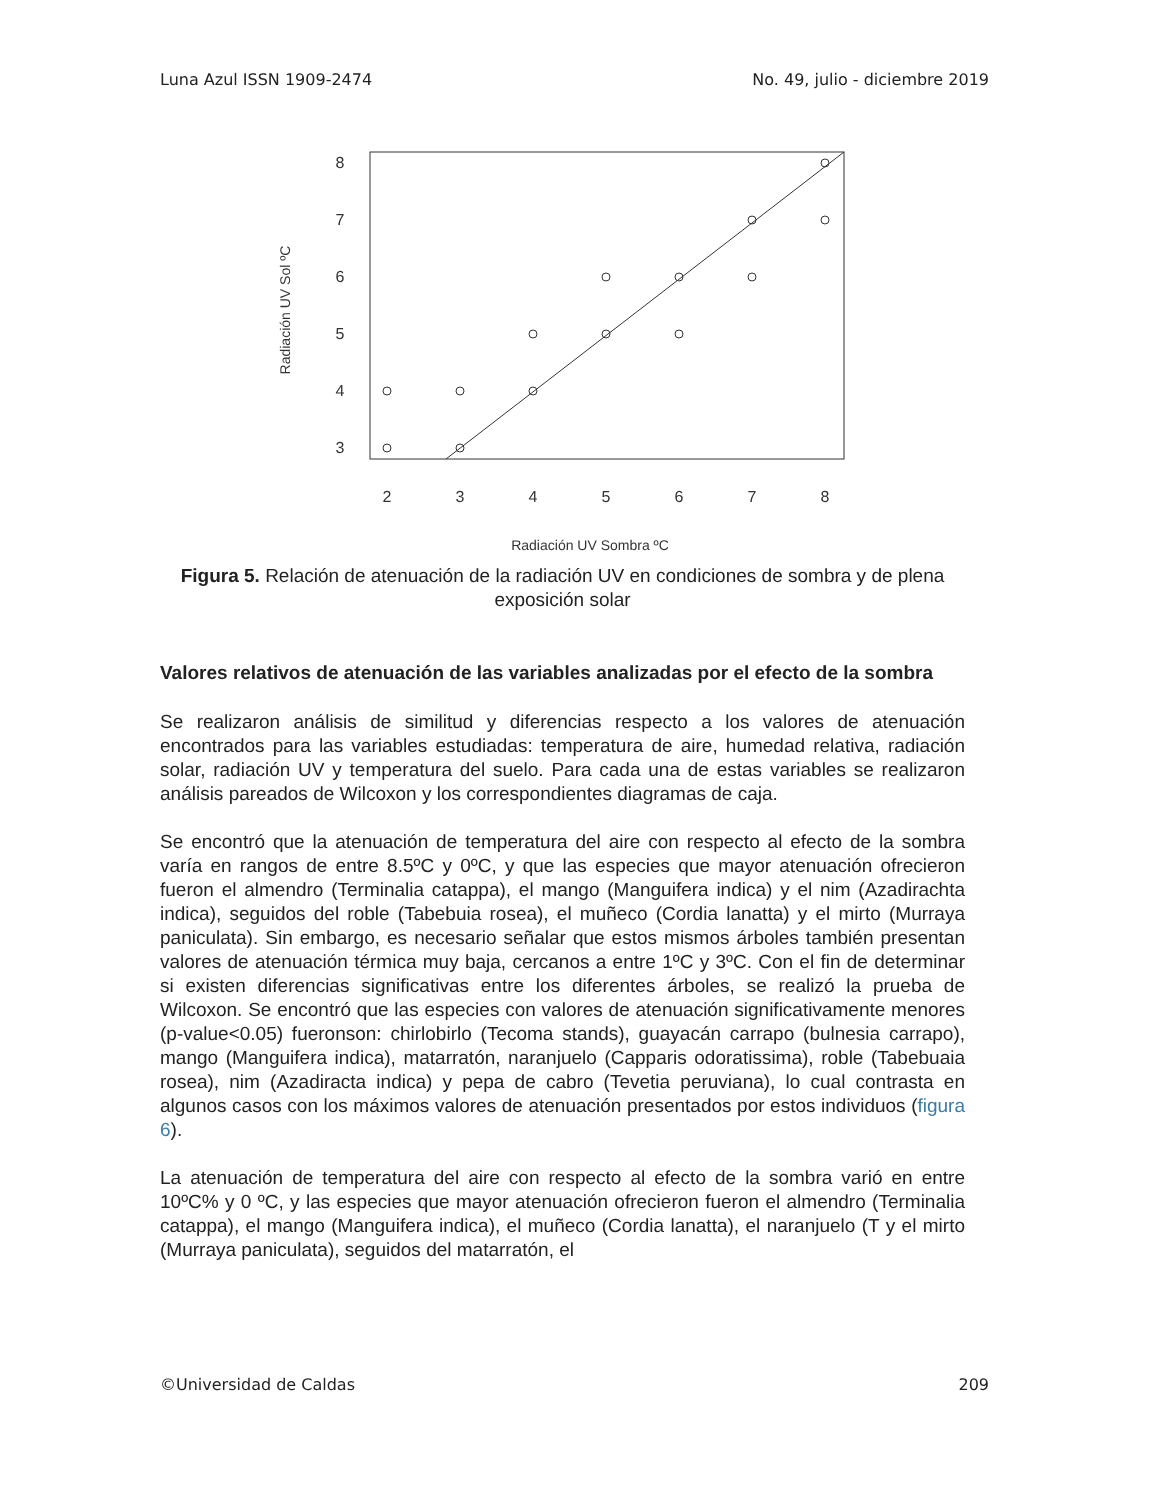Luna Azul ISSN 1909-2474 No. 49, julio - diciembre 2019
2
3
4
5
6
7
8
3
4
5
6
7
8
Radiación UV Sombra ºC
Radiación UV Sol ºC
Figura 5. Relación de atenuación de la radiación UV en condiciones de sombra y de plena exposición solar
Valores relativos de atenuación de las variables analizadas por el efecto de la sombra
Se realizaron análisis de similitud y diferencias respecto a los valores de atenuación encontrados para las variables estudiadas: temperatura de aire, humedad relativa, radiación solar, radiación UV y temperatura del suelo. Para cada una de estas variables se realizaron análisis pareados de Wilcoxon y los correspondientes diagramas de caja.
Se encontró que la atenuación de temperatura del aire con respecto al efecto de la sombra varía en rangos de entre 8.5ºC y 0ºC, y que las especies que mayor atenuación ofrecieron fueron el almendro (Terminalia catappa), el mango (Manguifera indica) y el nim (Azadirachta indica), seguidos del roble (Tabebuia rosea), el muñeco (Cordia lanatta) y el mirto (Murraya paniculata). Sin embargo, es necesario señalar que estos mismos árboles también presentan valores de atenuación térmica muy baja, cercanos a entre 1ºC y 3ºC. Con el fin de determinar si existen diferencias significativas entre los diferentes árboles, se realizó la prueba de Wilcoxon. Se encontró que las especies con valores de atenuación significativamente menores (p-value<0.05) fueronson: chirlobirlo (Tecoma stands), guayacán carrapo (bulnesia carrapo), mango (Manguifera indica), matarratón, naranjuelo (Capparis odoratissima), roble (Tabebuaia rosea), nim (Azadiracta indica) y pepa de cabro (Tevetia peruviana), lo cual contrasta en algunos casos con los máximos valores de atenuación presentados por estos individuos (figura 6).
La atenuación de temperatura del aire con respecto al efecto de la sombra varió en entre 10ºC% y 0 ºC, y las especies que mayor atenuación ofrecieron fueron el almendro (Terminalia catappa), el mango (Manguifera indica), el muñeco (Cordia lanatta), el naranjuelo (T y el mirto (Murraya paniculata), seguidos del matarratón, el
©Universidad de Caldas 209